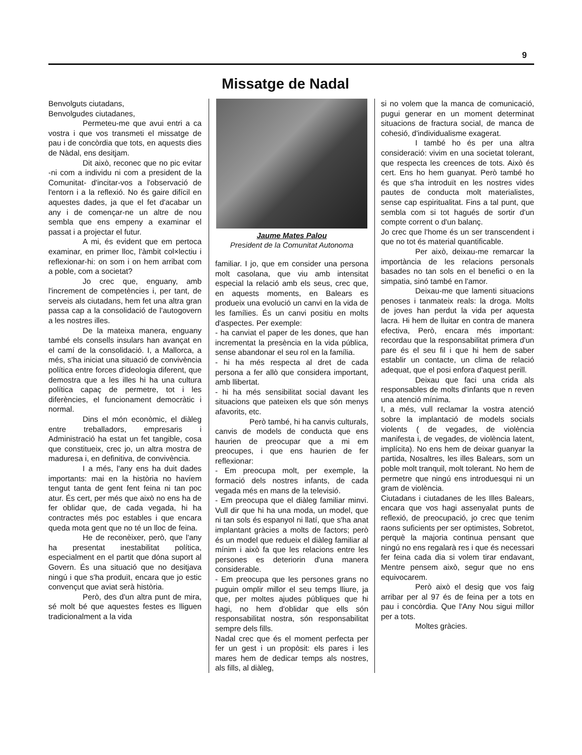9
Missatge de Nadal
Benvolguts ciutadans,
Benvolgudes ciutadanes,
Permeteu-me que avui entri a ca vostra i que vos transmeti el missatge de pau i de concòrdia que tots, en aquests dies de Nàdal, ens desitjam.
Dit això, reconec que no pic evitar -ni com a individu ni com a president de la Comunitat- d'incitar-vos a l'observació de l'entorn i a la reflexió. No és gaire difícil en aquestes dades, ja que el fet d'acabar un any i de començar-ne un altre de nou sembla que ens empeny a examinar el passat i a projectar el futur.
A mi, és evident que em pertoca examinar, en primer lloc, l'àmbit col×lectiu i reflexionar-hi: on som i on hem arribat com a poble, com a societat?
Jo crec que, enguany, amb l'increment de competències i, per tant, de serveis als ciutadans, hem fet una altra gran passa cap a la consolidació de l'autogovern a les nostres illes.
De la mateixa manera, enguany també els consells insulars han avançat en el camí de la consolidació. I, a Mallorca, a més, s'ha iniciat una situació de convivència política entre forces d'ideologia diferent, que demostra que a les illes hi ha una cultura política capaç de permetre, tot i les diferències, el funcionament democràtic i normal.
Dins el món econòmic, el diàleg entre treballadors, empresaris i Administració ha estat un fet tangible, cosa que constitueix, crec jo, un altra mostra de maduresa i, en definitiva, de convivència.
I a més, l'any ens ha duit dades importants: mai en la història no havíem tengut tanta de gent fent feina ni tan poc atur. És cert, per més que això no ens ha de fer oblidar que, de cada vegada, hi ha contractes més poc estables i que encara queda mota gent que no té un lloc de feina.
He de reconèixer, però, que l'any ha presentat inestabilitat política, especialment en el partit que dóna suport al Govern. És una situació que no desitjava ningú i que s'ha produït, encara que jo estic convençut que aviat serà història.
Però, des d'un altra punt de mira, sé molt bé que aquestes festes es lliguen tradicionalment a la vida
Jaume Mates Palou
President de la Comunitat Autonoma
familiar. I jo, que em consider una persona molt casolana, que viu amb intensitat especial la relació amb els seus, crec que, en aquests moments, en Balears es produeix una evolució un canvi en la vida de les famílies. És un canvi positiu en molts d'aspectes. Per exemple:
- ha canviat el paper de les dones, que han incrementat la presència en la vida pública, sense abandonar el seu rol en la família.
- hi ha més respecta al dret de cada persona a fer allò que considera important, amb llibertat.
- hi ha més sensibilitat social davant les situacions que pateixen els que són menys afavorits, etc.
Però també, hi ha canvis culturals, canvis de models de conducta que ens haurien de preocupar que a mi em preocupes, i que ens haurien de fer reflexionar:
- Em preocupa molt, per exemple, la formació dels nostres infants, de cada vegada més en mans de la televisió.
- Em preocupa que el diàleg familiar minvi. Vull dir que hi ha una moda, un model, que ni tan sols és espanyol ni llatí, que s'ha anat implantant gràcies a molts de factors; però és un model que redueix el diàleg familiar al mínim i això fa que les relacions entre les persones es deteriorin d'una manera considerable.
- Em preocupa que les persones grans no puguin omplir millor el seu temps lliure, ja que, per moltes ajudes públiques que hi hagi, no hem d'oblidar que ells són responsabilitat nostra, són responsabilitat sempre dels fills.
Nadal crec que és el moment perfecta per fer un gest i un propòsit: els pares i les mares hem de dedicar temps als nostres, als fills, al diàleg,
si no volem que la manca de comunicació, pugui generar en un moment determinat situacions de fractura social, de manca de cohesió, d'individualisme exagerat.
I també ho és per una altra consideració: vivim en una societat tolerant, que respecta les creences de tots. Això és cert. Ens ho hem guanyat. Però també ho és que s'ha introduït en les nostres vides pautes de conducta molt materialistes, sense cap espiritualitat. Fins a tal punt, que sembla com si tot hagués de sortir d'un compte corrent o d'un balanç.
Jo crec que l'home és un ser transcendent i que no tot és material quantificable.
Per això, deixau-me remarcar la importància de les relacions personals basades no tan sols en el benefici o en la simpatia, sinó també en l'amor.
Deixau-me que lamenti situacions penoses i tanmateix reals: la droga. Molts de joves han perdut la vida per aquesta lacra. Hi hem de lluitar en contra de manera efectiva, Però, encara més important: recordau que la responsabilitat primera d'un pare és el seu fil i que hi hem de saber establir un contacte, un clima de relació adequat, que el posi enfora d'aquest perill.
Deixau que faci una crida als responsables de molts d'infants que n reven una atenció mínima.
I, a més, vull reclamar la vostra atenció sobre la implantació de models socials violents ( de vegades, de violència manifesta i, de vegades, de violència latent, implícita). No ens hem de deixar guanyar la partida, Nosaltres, les illes Balears, som un poble molt tranquil, molt tolerant. No hem de permetre que ningú ens introduesqui ni un gram de violència.
Ciutadans i ciutadanes de les Illes Balears, encara que vos hagi assenyalat punts de reflexió, de preocupació, jo crec que tenim raons suficients per ser optimistes, Sobretot, perquè la majoria continua pensant que ningú no ens regalarà res i que és necessari fer feina cada dia si volem tirar endavant, Mentre pensem això, segur que no ens equivocarem.
Però això el desig que vos faig arribar per al 97 és de feina per a tots en pau i concòrdia. Que l'Any Nou sigui millor per a tots.
Moltes gràcies.